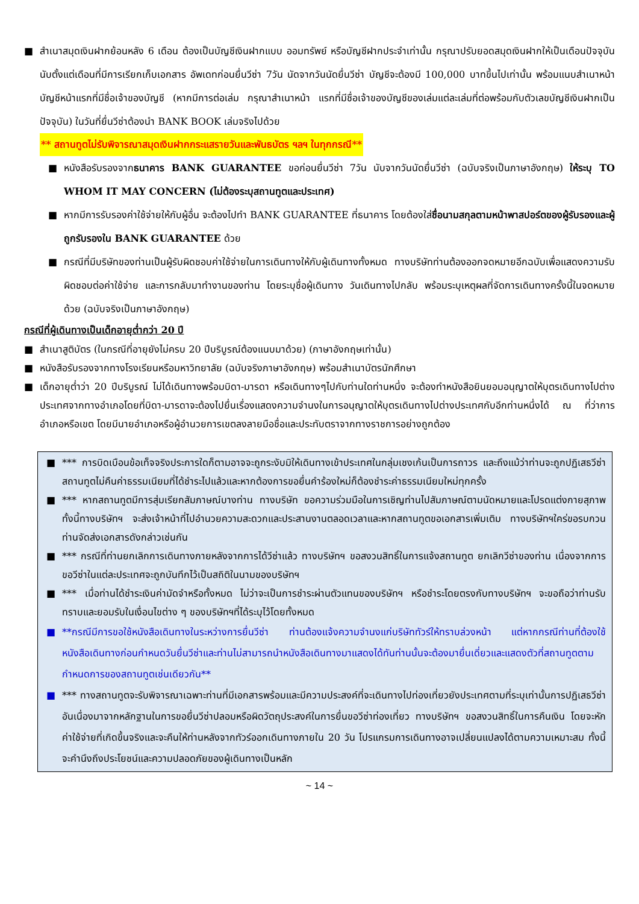■ สำเนาสมุดเงินฝากย้อนหลัง 6 เดือน ต้องเป็นบัญชีเงินฝากแบบ ออมทรัพย์ หรือบัญชีฝากประจำเท่านั้น กรุณาปรับยอดสมุดเงินฝากให้เป็นเดือนปัจจุบันนับตั้งแต่เดือนที่มีการเรียกเก็บเอกสาร อัพเดทก่อนยื่นวีซ่า 7วัน นัดจากวันนัดยื่นวีซ่า บัญชีจะต้องมี 100,000 บาทขึ้นไปเท่านั้น พร้อมแนบสำเนาหน้าบัญชีหน้าแรกที่มีชื่อเจ้าของบัญชี (หากมีการต่อเล่ม กรุณาสำเนาหน้า แรกที่มีชื่อเจ้าของบัญชีของเล่มแต่ละเล่มที่ต่อพร้อมกับตัวเลขบัญชีเงินฝากเป็นปัจจุบัน) ในวันที่ยื่นวีซ่าต้องนำ BANK BOOK เล่มจริงไปด้วย
** สถานทูตไม่รับพิจารณาสมุดเงินฝากกระแสรายวันและพันธบัตร ฯลฯ ในทุกกรณี**
■ หนังสือรับรองจากธนาคาร BANK GUARANTEE ขอก่อนยื่นวีซ่า 7วัน นับจากวันนัดยื่นวีซ่า (ฉบับจริงเป็นภาษาอังกฤษ) ให้ระบุ TO WHOM IT MAY CONCERN (ไม่ต้องระบุสถานทูตและประเทศ)
■ หากมีการรับรองค่าใช้จ่ายให้กับผู้อื่น จะต้องไปทำ BANK GUARANTEE ที่ธนาคาร โดยต้องใส่ชื่อนามสกุลตามหน้าพาสปอร์ตของผู้รับรองและผู้ถูกรับรองใน BANK GUARANTEE ด้วย
■ กรณีที่มีบริษัทของท่านเป็นผู้รับผิดชอบค่าใช้จ่ายในการเดินทางให้กับผู้เดินทางทั้งหมด ทางบริษัทท่านต้องออกจดหมายอีกฉบับเพื่อแสดงความรับผิดชอบต่อค่าใช้จ่าย และการกลับมาทำงานของท่าน โดยระบุชื่อผู้เดินทาง วันเดินทางไปกลับ พร้อมระบุเหตุผลที่จัดการเดินทางครั้งนี้ในจดหมายด้วย (ฉบับจริงเป็นภาษาอังกฤษ)
กรณีที่ผู้เดินทางเป็นเด็กอายุต่ำกว่า 20 ปี
■ สำเนาสูติบัตร (ในกรณีที่อายุยังไม่ครบ 20 ปีบริบูรณ์ต้องแนบมาด้วย) (ภาษาอังกฤษเท่านั้น)
■ หนังสือรับรองจากทางโรงเรียนหรือมหาวิทยาลัย (ฉบับจริงภาษาอังกฤษ) พร้อมสำเนาบัตรนักศึกษา
■ เด็กอายุต่ำว่า 20 ปีบริบูรณ์ ไม่ได้เดินทางพร้อมบิดา-มารดา หรือเดินทางๆไปกับท่านใดท่านหนึ่ง จะต้องทำหนังสือยินยอมอนุญาตให้บุตรเดินทางไปต่างประเทศจากทางอำเภอโดยที่บิดา-มารดาจะต้องไปยื่นเรื่องแสดงความจำนงในการอนุญาตให้บุตรเดินทางไปต่างประเทศกับอีกท่านหนึ่งได้ ณ ที่ว่าการอำเภอหรือเขต โดยมีนายอำเภอหรือผู้อำนวยการเขตลงลายมือชื่อและประทับตราจากทางราชการอย่างถูกต้อง
■ *** การบิดเบือนข้อเท็จจริงประการใดก็ตามอาจจะถูกระงับมิให้เดินทางเข้าประเทศในกลุ่มเชงเก้นเป็นการถาวร และถึงแม้ว่าท่านจะถูกปฏิเสธวีซ่าสถานทูตไม่คืนค่าธรรมเนียมที่ได้ชำระไปแล้วและหากต้องการขอยื่นคำร้องใหม่ก็ต้องชำระค่าธรรมเนียมใหม่ทุกครั้ง
■ *** หากสถานทูตมีการสุ่มเรียกสัมภาษณ์บางท่าน ทางบริษัท ขอความร่วมมือในการเชิญท่านไปสัมภาษณ์ตามนัดหมายและโปรดแต่งกายสุภาพ ทั้งนี้ทางบริษัทฯ จะส่งเจ้าหน้าที่ไปอำนวยความสะดวกและประสานงานตลอดเวลาและหากสถานทูตขอเอกสารเพิ่มเติม ทางบริษัทฯใคร่ขอรบกวนท่านจัดส่งเอกสารดังกล่าวเช่นกัน
■ *** กรณีที่ท่านยกเลิกการเดินทางภายหลังจากการได้วีซ่าแล้ว ทางบริษัทฯ ขอสงวนสิทธิ์ในการแจ้งสถานทูต ยกเลิกวีซ่าของท่าน เนื่องจากการขอวีซ่าในแต่ละประเทศจะถูกบันทึกไว้เป็นสถิติในนามของบริษัทฯ
■ *** เมื่อท่านได้ชำระเงินค่ามัดจำหรือทั้งหมด ไม่ว่าจะเป็นการชำระผ่านตัวแทนของบริษัทฯ หรือชำระโดยตรงกับทางบริษัทฯ จะขอถือว่าท่านรับทราบและยอมรับในเงื่อนไขต่าง ๆ ของบริษัทฯที่ได้ระบุไว้โดยทั้งหมด
■ **กรณีมีการขอใช้หนังสือเดินทางในระหว่างการยื่นวีซ่า ท่านต้องแจ้งความจำนงแก่บริษัททัวร์ให้ทราบล่วงหน้า แต่หากกรณีท่านที่ต้องใช้หนังสือเดินทางก่อนกำหนดวันยื่นวีซ่าและท่านไม่สามารถนำหนังสือเดินทางมาแสดงได้ทันท่านนั้นจะต้องมายื่นเดี่ยวและแสดงตัวที่สถานทูตตามกำหนดการของสถานทูตเช่นเดียวกัน**
■ *** ทางสถานทูตจะรับพิจารณาเฉพาะท่านที่มีเอกสารพร้อมและมีความประสงค์ที่จะเดินทางไปท่องเที่ยวยังประเทศตามที่ระบุเท่านั้นการปฏิเสธวีซ่าอันเนื่องมาจากหลักฐานในการขอยื่นวีซ่าปลอมหรือผิดวัตถุประสงค์ในการยื่นขอวีซ่าท่องเที่ยว ทางบริษัทฯ ขอสงวนสิทธิ์ในการคืนเงิน โดยจะหักค่าใช้จ่ายที่เกิดขึ้นจริงและจะคืนให้ท่านหลังจากทัวร์ออกเดินทางภายใน 20 วัน โปรแกรมการเดินทางอาจเปลี่ยนแปลงได้ตามความเหมาะสม ทั้งนี้จะคำนึงถึงประโยชน์และความปลอดภัยของผู้เดินทางเป็นหลัก
~ 14 ~